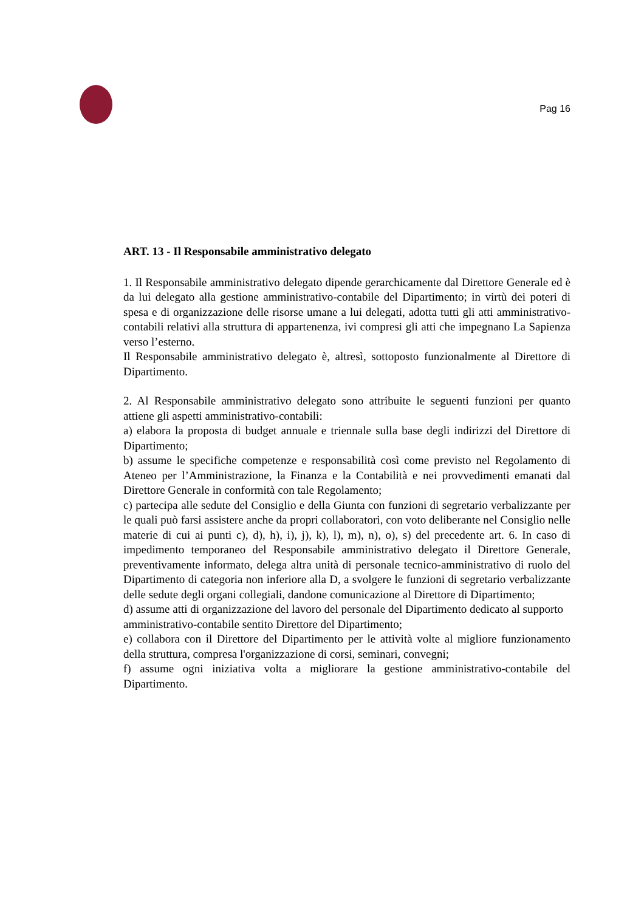Pag 16
ART. 13 - Il Responsabile amministrativo delegato
1. Il Responsabile amministrativo delegato dipende gerarchicamente dal Direttore Generale ed è da lui delegato alla gestione amministrativo-contabile del Dipartimento; in virtù dei poteri di spesa e di organizzazione delle risorse umane a lui delegati, adotta tutti gli atti amministrativo-contabili relativi alla struttura di appartenenza, ivi compresi gli atti che impegnano La Sapienza verso l’esterno.
Il Responsabile amministrativo delegato è, altresì, sottoposto funzionalmente al Direttore di Dipartimento.
2. Al Responsabile amministrativo delegato sono attribuite le seguenti funzioni per quanto attiene gli aspetti amministrativo-contabili:
a) elabora la proposta di budget annuale e triennale sulla base degli indirizzi del Direttore di Dipartimento;
b) assume le specifiche competenze e responsabilità così come previsto nel Regolamento di Ateneo per l’Amministrazione, la Finanza e la Contabilità e nei provvedimenti emanati dal Direttore Generale in conformità con tale Regolamento;
c) partecipa alle sedute del Consiglio e della Giunta con funzioni di segretario verbalizzante per le quali può farsi assistere anche da propri collaboratori, con voto deliberante nel Consiglio nelle materie di cui ai punti c), d), h), i), j), k), l), m), n), o), s) del precedente art. 6. In caso di impedimento temporaneo del Responsabile amministrativo delegato il Direttore Generale, preventivamente informato, delega altra unità di personale tecnico-amministrativo di ruolo del Dipartimento di categoria non inferiore alla D, a svolgere le funzioni di segretario verbalizzante delle sedute degli organi collegiali, dandone comunicazione al Direttore di Dipartimento;
d) assume atti di organizzazione del lavoro del personale del Dipartimento dedicato al supporto
amministrativo-contabile sentito Direttore del Dipartimento;
e) collabora con il Direttore del Dipartimento per le attività volte al migliore funzionamento della struttura, compresa l'organizzazione di corsi, seminari, convegni;
f) assume ogni iniziativa volta a migliorare la gestione amministrativo-contabile del Dipartimento.